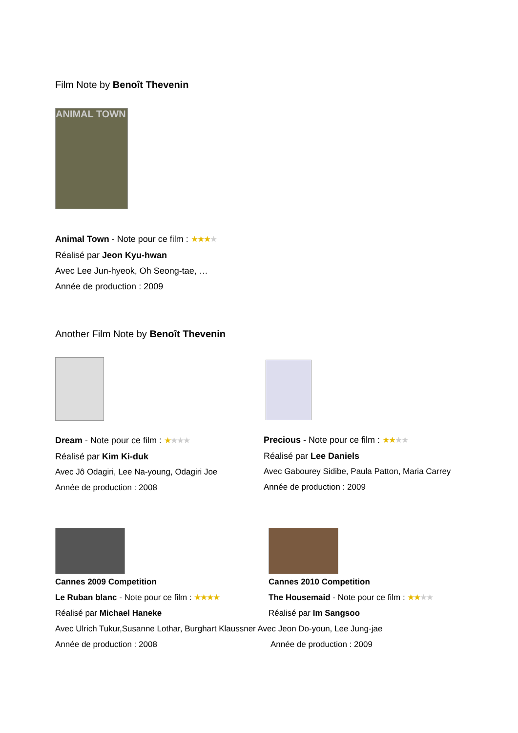Film Note by Benoît Thevenin
ANIMAL TOWN
Animal Town - Note pour ce film : ★★★★
Réalisé par Jeon Kyu-hwan
Avec Lee Jun-hyeok, Oh Seong-tae, …
Année de production : 2009
Another Film Note by Benoît Thevenin
Dream - Note pour ce film : ★★★★
Réalisé par Kim Ki-duk
Avec Jô Odagiri, Lee Na-young, Odagiri Joe
Année de production : 2008
Precious - Note pour ce film : ★★★★
Réalisé par Lee Daniels
Avec Gabourey Sidibe, Paula Patton, Maria Carrey
Année de production : 2009
Cannes 2009 Competition
Le Ruban blanc - Note pour ce film : ★★★★
Réalisé par Michael Haneke
Cannes 2010 Competition
The Housemaid - Note pour ce film : ★★★★
Réalisé par Im Sangsoo
Avec Ulrich Tukur,Susanne Lothar, Burghart Klaussner Avec Jeon Do-youn, Lee Jung-jae
Année de production : 2008 Année de production : 2009